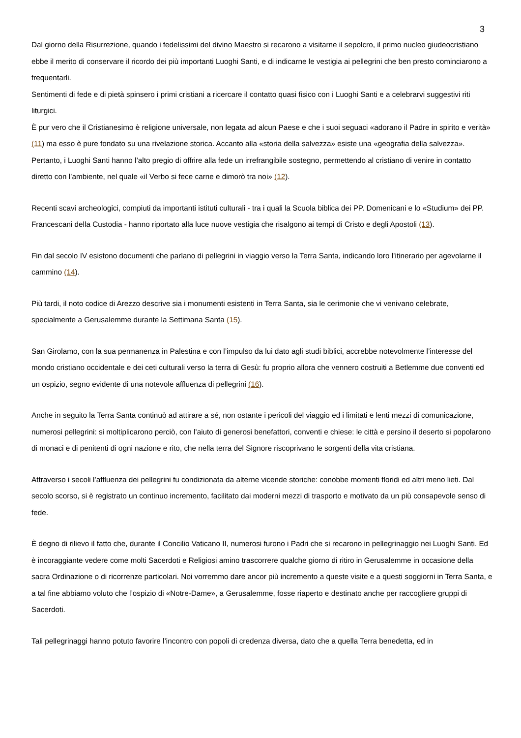3
Dal giorno della Risurrezione, quando i fedelissimi del divino Maestro si recarono a visitarne il sepolcro, il primo nucleo giudeocristiano ebbe il merito di conservare il ricordo dei più importanti Luoghi Santi, e di indicarne le vestigia ai pellegrini che ben presto cominciarono a frequentarli.
Sentimenti di fede e di pietà spinsero i primi cristiani a ricercare il contatto quasi fisico con i Luoghi Santi e a celebrarvi suggestivi riti liturgici.
È pur vero che il Cristianesimo è religione universale, non legata ad alcun Paese e che i suoi seguaci «adorano il Padre in spirito e verità» (11) ma esso è pure fondato su una rivelazione storica. Accanto alla «storia della salvezza» esiste una «geografia della salvezza». Pertanto, i Luoghi Santi hanno l’alto pregio di offrire alla fede un irrefrangibile sostegno, permettendo al cristiano di venire in contatto diretto con l’ambiente, nel quale «il Verbo si fece carne e dimorò tra noi» (12).
Recenti scavi archeologici, compiuti da importanti istituti culturali - tra i quali la Scuola biblica dei PP. Domenicani e lo «Studium» dei PP. Francescani della Custodia - hanno riportato alla luce nuove vestigia che risalgono ai tempi di Cristo e degli Apostoli (13).
Fin dal secolo IV esistono documenti che parlano di pellegrini in viaggio verso la Terra Santa, indicando loro l’itinerario per agevolarne il cammino (14).
Più tardi, il noto codice di Arezzo descrive sia i monumenti esistenti in Terra Santa, sia le cerimonie che vi venivano celebrate, specialmente a Gerusalemme durante la Settimana Santa (15).
San Girolamo, con la sua permanenza in Palestina e con l’impulso da lui dato agli studi biblici, accrebbe notevolmente l’interesse del mondo cristiano occidentale e dei ceti culturali verso la terra di Gesù: fu proprio allora che vennero costruiti a Betlemme due conventi ed un ospizio, segno evidente di una notevole affluenza di pellegrini (16).
Anche in seguito la Terra Santa continuò ad attirare a sé, non ostante i pericoli del viaggio ed i limitati e lenti mezzi di comunicazione, numerosi pellegrini: si moltiplicarono perciò, con l’aiuto di generosi benefattori, conventi e chiese: le città e persino il deserto si popolarono di monaci e di penitenti di ogni nazione e rito, che nella terra del Signore riscoprivano le sorgenti della vita cristiana.
Attraverso i secoli l’affluenza dei pellegrini fu condizionata da alterne vicende storiche: conobbe momenti floridi ed altri meno lieti. Dal secolo scorso, si è registrato un continuo incremento, facilitato dai moderni mezzi di trasporto e motivato da un più consapevole senso di fede.
È degno di rilievo il fatto che, durante il Concilio Vaticano II, numerosi furono i Padri che si recarono in pellegrinaggio nei Luoghi Santi. Ed è incoraggiante vedere come molti Sacerdoti e Religiosi amino trascorrere qualche giorno di ritiro in Gerusalemme in occasione della sacra Ordinazione o di ricorrenze particolari. Noi vorremmo dare ancor più incremento a queste visite e a questi soggiorni in Terra Santa, e a tal fine abbiamo voluto che l’ospizio di «Notre-Dame», a Gerusalemme, fosse riaperto e destinato anche per raccogliere gruppi di Sacerdoti.
Tali pellegrinaggi hanno potuto favorire l’incontro con popoli di credenza diversa, dato che a quella Terra benedetta, ed in